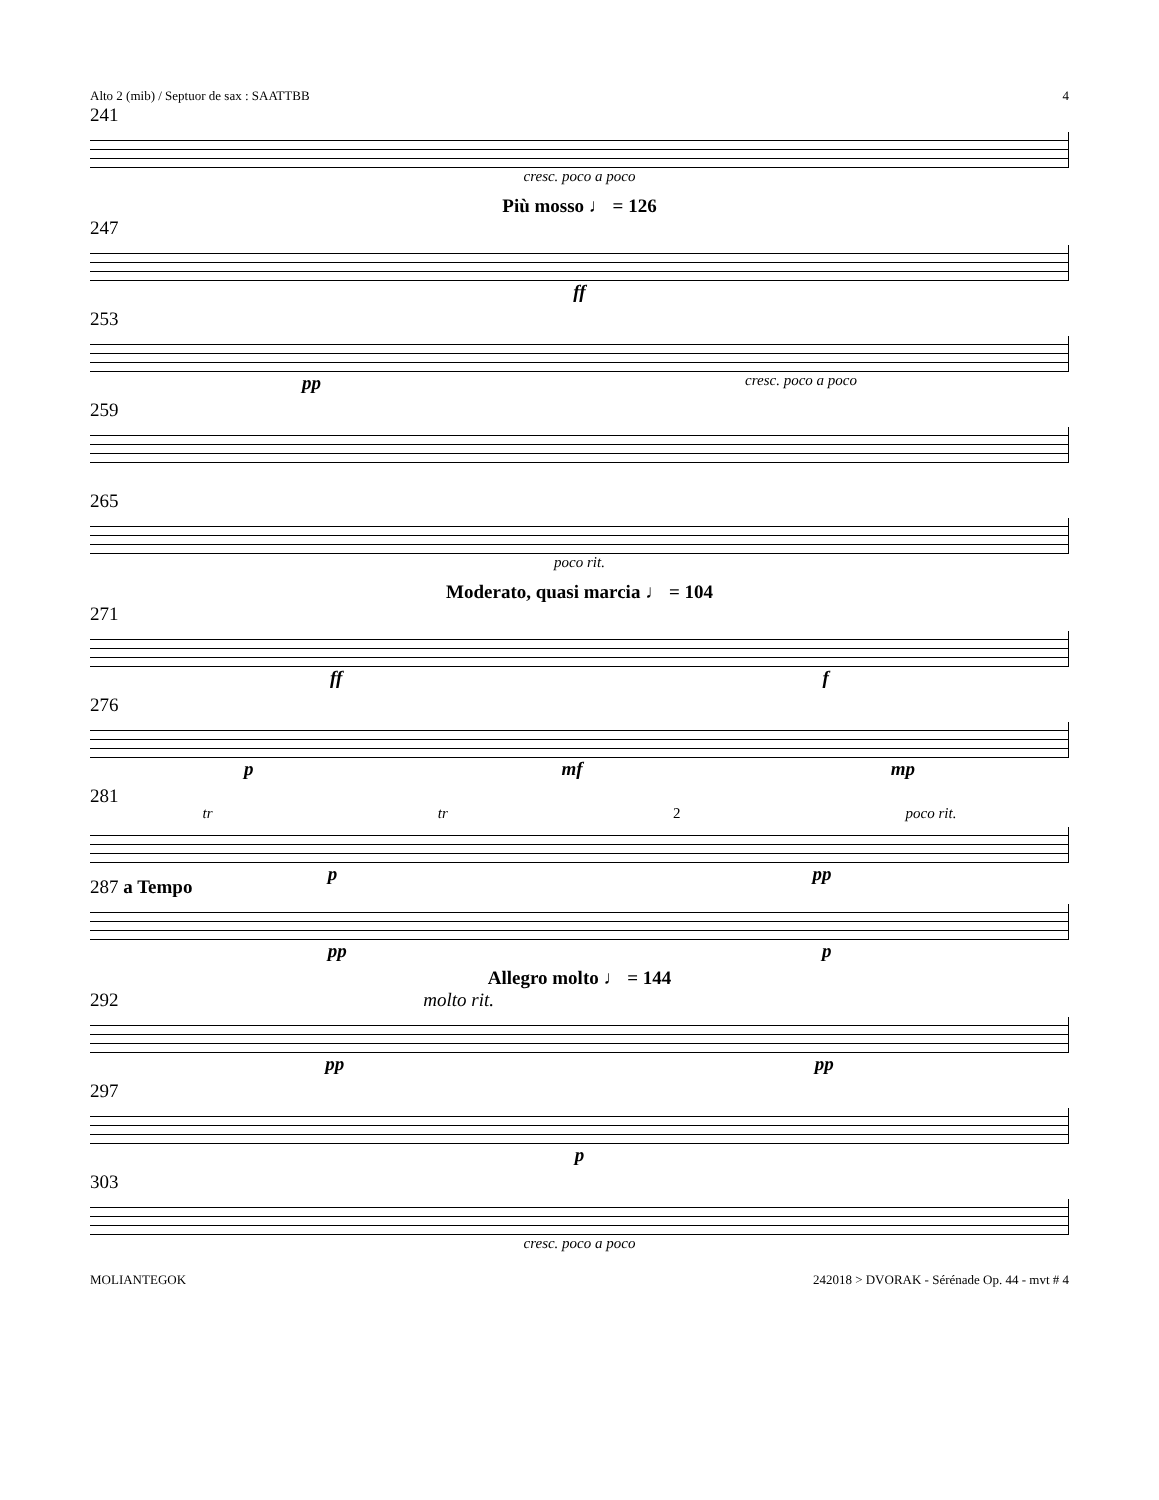Alto 2 (mib) / Septuor de sax : SAATTBB 4
241
cresc. poco a poco
Più mosso ♩ = 126
247
ff
253
pp cresc. poco a poco
259
265
poco rit.
Moderato, quasi marcia ♩ = 104
271
ff f
276
pmf mp
281
tr tr 2 poco rit.
ppp
287 a Tempo
pp p
Allegro molto ♩ = 144
292 molto rit.
pp pp
297
p
303
cresc. poco a poco
MOLIANTEGOK 242018 > DVORAK - Sérénade Op. 44 - mvt # 4